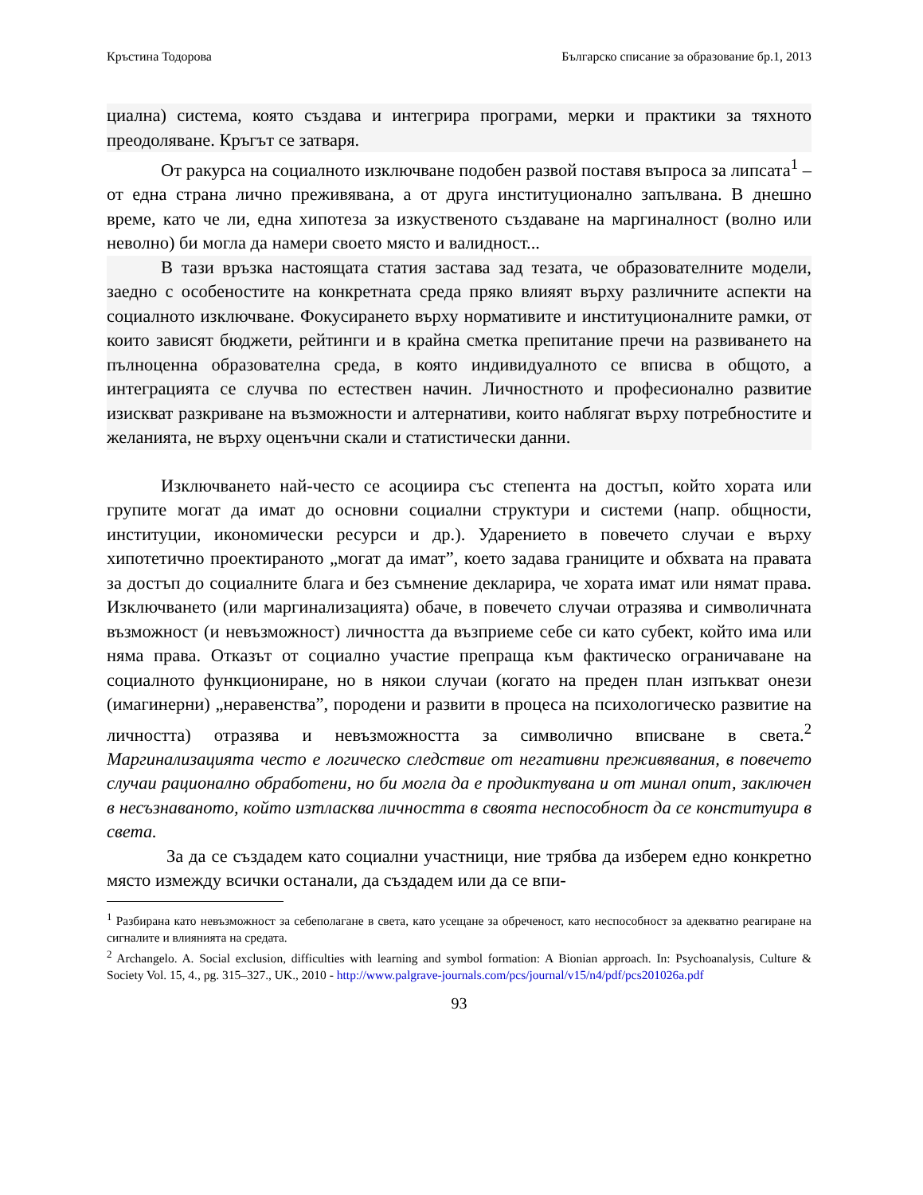Кръстина Тодорова Българско списание за образование бр.1, 2013
циална) система, която създава и интегрира програми, мерки и практики за тяхното преодоляване. Кръгът се затваря.
От ракурса на социалното изключване подобен развой поставя въпроса за липсата<sup>1</sup> – от една страна лично преживявана, а от друга институционално запълвана. В днешно време, като че ли, една хипотеза за изкуственото създаване на маргиналност (волно или неволно) би могла да намери своето място и валидност...
В тази връзка настоящата статия застава зад тезата, че образователните модели, заедно с особеностите на конкретната среда пряко влияят върху различните аспекти на социалното изключване. Фокусирането върху нормативите и институционалните рамки, от които зависят бюджети, рейтинги и в крайна сметка препитание пречи на развиването на пълноценна образователна среда, в която индивидуалното се вписва в общото, а интеграцията се случва по естествен начин. Личностното и професионално развитие изискват разкриване на възможности и алтернативи, които наблягат върху потребностите и желанията, не върху оценъчни скали и статистически данни.
Изключването най-често се асоциира със степента на достъп, който хората или групите могат да имат до основни социални структури и системи (напр. общности, институции, икономически ресурси и др.). Ударението в повечето случаи е върху хипотетично проектираното „могат да имат”, което задава границите и обхвата на правата за достъп до социалните блага и без съмнение декларира, че хората имат или нямат права. Изключването (или маргинализацията) обаче, в повечето случаи отразява и символичната възможност (и невъзможност) личността да възприеме себе си като субект, който има или няма права. Отказът от социално участие препраща към фактическо ограничаване на социалното функциониране, но в някои случаи (когато на преден план изпъкват онези (имагинерни) „неравенства”, породени и развити в процеса на психологическо развитие на личността) отразява и невъзможността за символично вписване в света.<sup>2</sup> Маргинализацията често е логическо следствие от негативни преживявания, в повечето случаи рационално обработени, но би могла да е продиктувана и от минал опит, заключен в несъзнаваното, който изтласква личността в своята неспособност да се конституира в света.
За да се създадем като социални участници, ние трябва да изберем едно конкретно място измежду всички останали, да създадем или да се впи-
<sup>1</sup> Разбирана като невъзможност за себеполагане в света, като усещане за обреченост, като неспособност за адекватно реагиране на сигналите и влиянията на средата.
<sup>2</sup> Archangelo. A. Social exclusion, difficulties with learning and symbol formation: A Bionian approach. In: Psychoanalysis, Culture & Society Vol. 15, 4., pg. 315–327., UK., 2010 - http://www.palgrave-journals.com/pcs/journal/v15/n4/pdf/pcs201026a.pdf
93